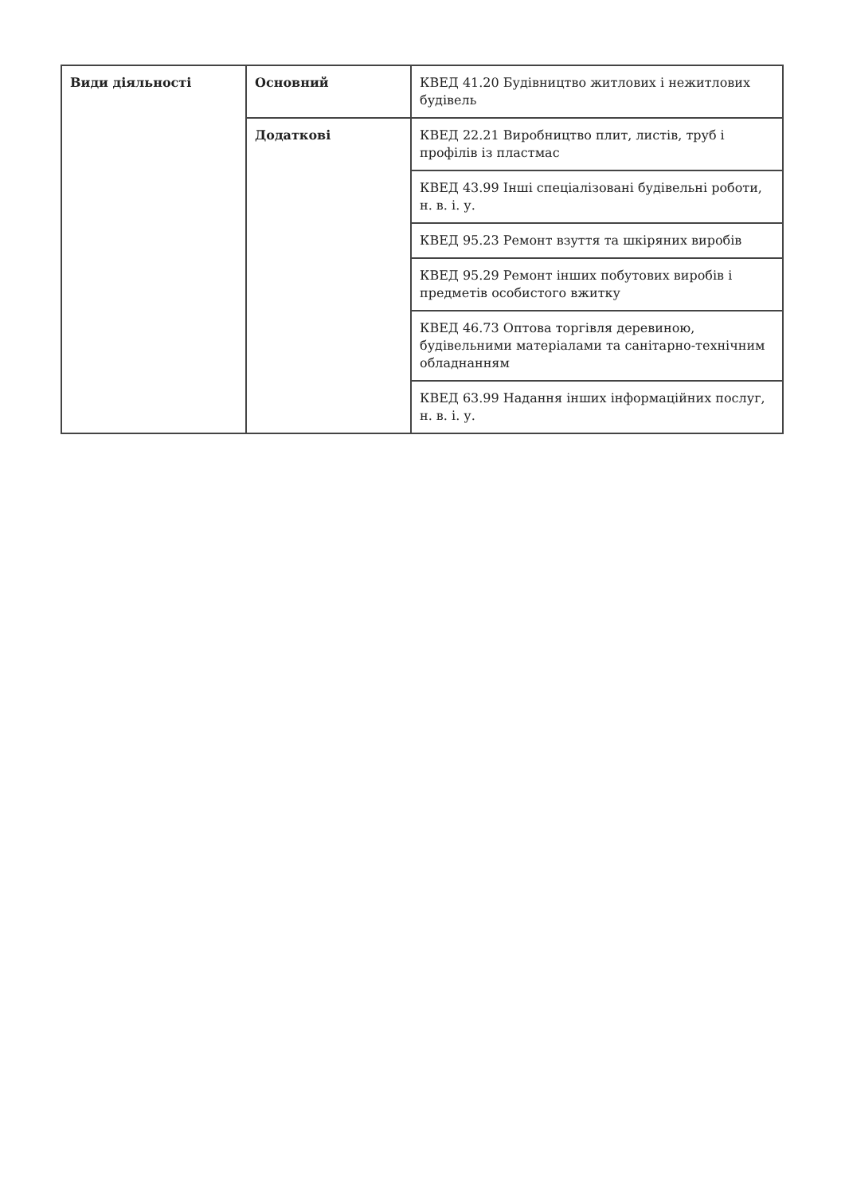| Види діяльності | Основний | КВЕД 41.20 Будівництво житлових і нежитлових будівель |
| | Додаткові | КВЕД 22.21 Виробництво плит, листів, труб і профілів із пластмас |
| | | КВЕД 43.99 Інші спеціалізовані будівельні роботи, н. в. і. у. |
| | | КВЕД 95.23 Ремонт взуття та шкіряних виробів |
| | | КВЕД 95.29 Ремонт інших побутових виробів і предметів особистого вжитку |
| | | КВЕД 46.73 Оптова торгівля деревиною, будівельними матеріалами та санітарно-технічним обладнанням |
| | | КВЕД 63.99 Надання інших інформаційних послуг, н. в. і. у. |